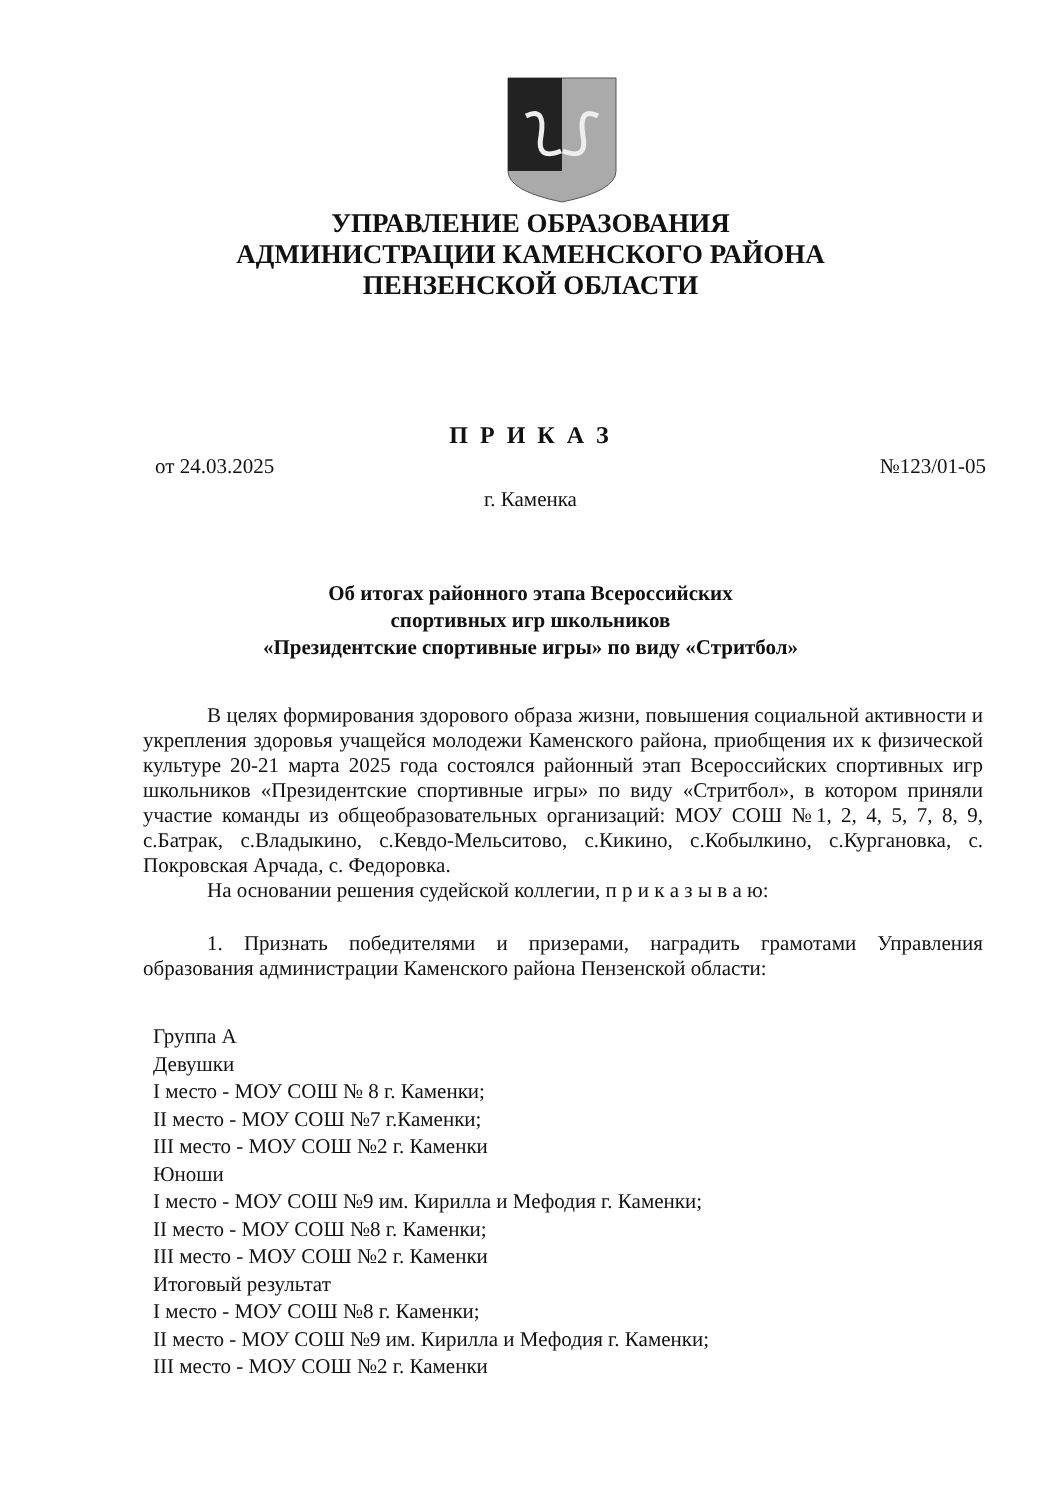УПРАВЛЕНИЕ ОБРАЗОВАНИЯ
АДМИНИСТРАЦИИ КАМЕНСКОГО РАЙОНА
ПЕНЗЕНСКОЙ ОБЛАСТИ
П Р И К А З
от 24.03.2025 №123/01-05
г. Каменка
Об итогах районного этапа Всероссийских
спортивных игр школьников
«Президентские спортивные игры» по виду «Стритбол»
В целях формирования здорового образа жизни, повышения социальной активности и укрепления здоровья учащейся молодежи Каменского района, приобщения их к физической культуре 20-21 марта 2025 года состоялся районный этап Всероссийских спортивных игр школьников «Президентские спортивные игры» по виду «Стритбол», в котором приняли участие команды из общеобразовательных организаций: МОУ СОШ №1, 2, 4, 5, 7, 8, 9, с.Батрак, с.Владыкино, с.Кевдо-Мельситово, с.Кикино, с.Кобылкино, с.Кургановка, с. Покровская Арчада, с. Федоровка.
На основании решения судейской коллегии, п р и к а з ы в а ю:
1. Признать победителями и призерами, наградить грамотами Управления образования администрации Каменского района Пензенской области:
Группа А
Девушки
I место - МОУ СОШ № 8 г. Каменки;
II место - МОУ СОШ №7 г.Каменки;
III место - МОУ СОШ №2 г. Каменки
Юноши
I место - МОУ СОШ №9 им. Кирилла и Мефодия г. Каменки;
II место - МОУ СОШ №8 г. Каменки;
III место - МОУ СОШ №2 г. Каменки
Итоговый результат
I место - МОУ СОШ №8 г. Каменки;
II место - МОУ СОШ №9 им. Кирилла и Мефодия г. Каменки;
III место - МОУ СОШ №2 г. Каменки